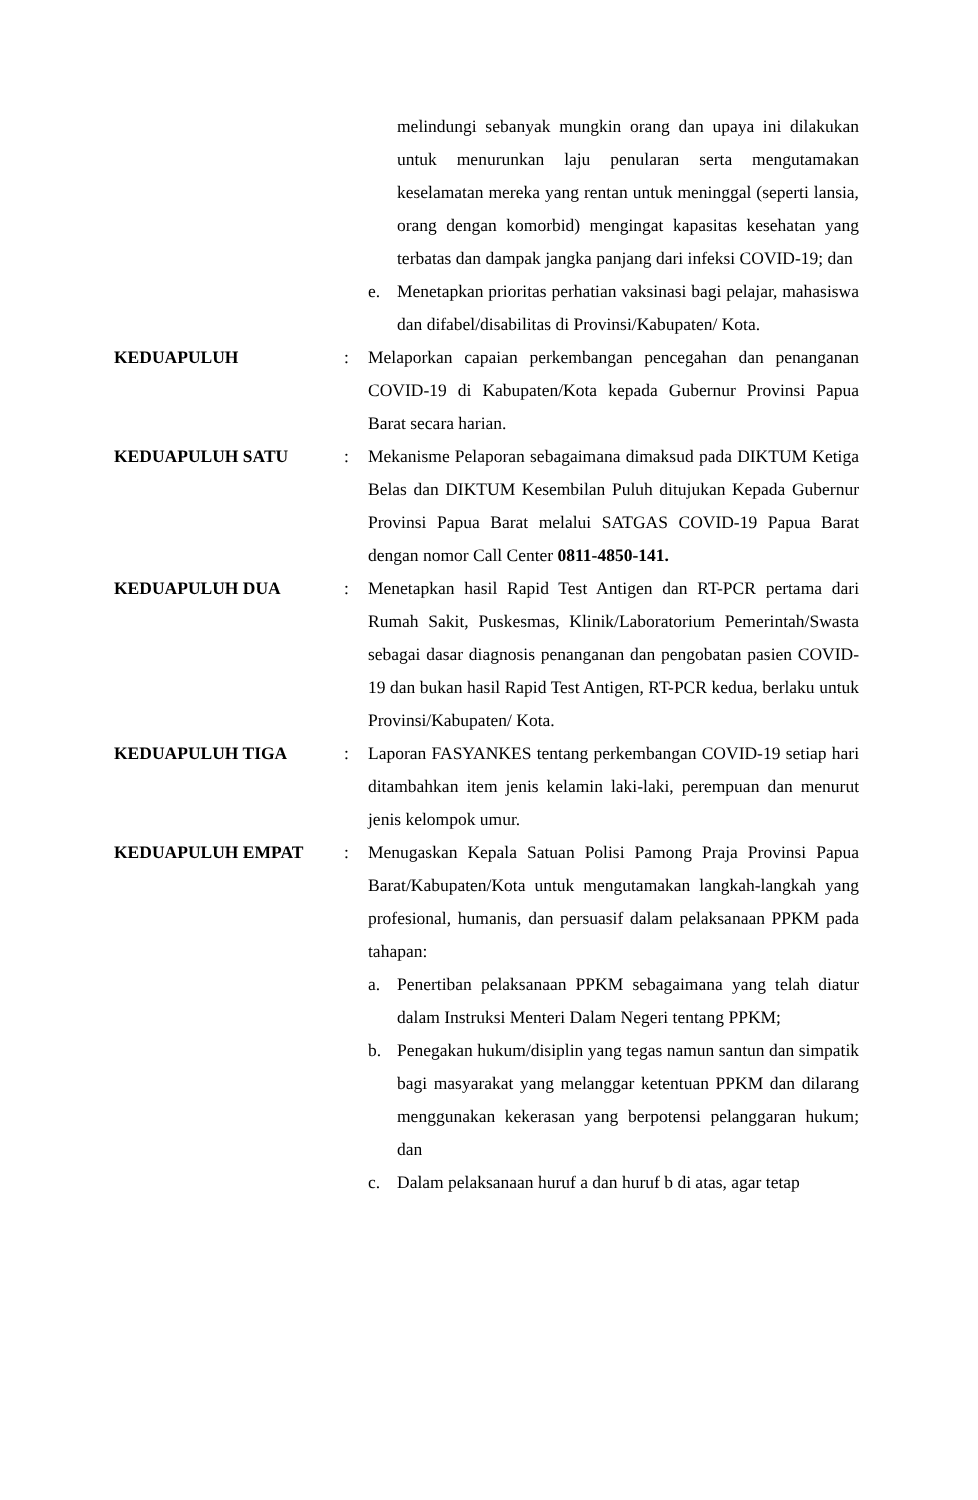melindungi sebanyak mungkin orang dan upaya ini dilakukan untuk menurunkan laju penularan serta mengutamakan keselamatan mereka yang rentan untuk meninggal (seperti lansia, orang dengan komorbid) mengingat kapasitas kesehatan yang terbatas dan dampak jangka panjang dari infeksi COVID-19; dan
e. Menetapkan prioritas perhatian vaksinasi bagi pelajar, mahasiswa dan difabel/disabilitas di Provinsi/Kabupaten/ Kota.
KEDUAPULUH : Melaporkan capaian perkembangan pencegahan dan penanganan COVID-19 di Kabupaten/Kota kepada Gubernur Provinsi Papua Barat secara harian.
KEDUAPULUH SATU : Mekanisme Pelaporan sebagaimana dimaksud pada DIKTUM Ketiga Belas dan DIKTUM Kesembilan Puluh ditujukan Kepada Gubernur Provinsi Papua Barat melalui SATGAS COVID-19 Papua Barat dengan nomor Call Center 0811-4850-141.
KEDUAPULUH DUA : Menetapkan hasil Rapid Test Antigen dan RT-PCR pertama dari Rumah Sakit, Puskesmas, Klinik/Laboratorium Pemerintah/Swasta sebagai dasar diagnosis penanganan dan pengobatan pasien COVID-19 dan bukan hasil Rapid Test Antigen, RT-PCR kedua, berlaku untuk Provinsi/Kabupaten/ Kota.
KEDUAPULUH TIGA : Laporan FASYANKES tentang perkembangan COVID-19 setiap hari ditambahkan item jenis kelamin laki-laki, perempuan dan menurut jenis kelompok umur.
KEDUAPULUH EMPAT : Menugaskan Kepala Satuan Polisi Pamong Praja Provinsi Papua Barat/Kabupaten/Kota untuk mengutamakan langkah-langkah yang profesional, humanis, dan persuasif dalam pelaksanaan PPKM pada tahapan:
a. Penertiban pelaksanaan PPKM sebagaimana yang telah diatur dalam Instruksi Menteri Dalam Negeri tentang PPKM;
b. Penegakan hukum/disiplin yang tegas namun santun dan simpatik bagi masyarakat yang melanggar ketentuan PPKM dan dilarang menggunakan kekerasan yang berpotensi pelanggaran hukum; dan
c. Dalam pelaksanaan huruf a dan huruf b di atas, agar tetap